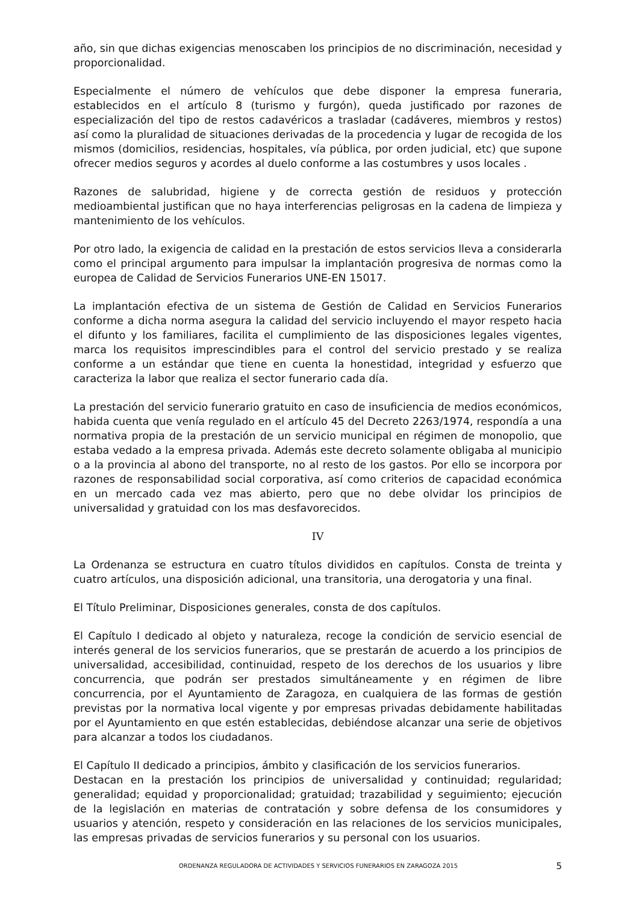año, sin que dichas exigencias menoscaben los principios de no discriminación, necesidad y proporcionalidad.
Especialmente el número de vehículos que debe disponer la empresa funeraria, establecidos en el artículo 8 (turismo y furgón), queda justificado por razones de especialización del tipo de restos cadavéricos a trasladar (cadáveres, miembros y restos) así como la pluralidad de situaciones derivadas de la procedencia y lugar de recogida de los mismos (domicilios, residencias, hospitales, vía pública, por orden judicial, etc) que supone ofrecer medios seguros y acordes al duelo conforme a las costumbres y usos locales .
Razones de salubridad, higiene y de correcta gestión de residuos y protección medioambiental justifican que no haya interferencias peligrosas en la cadena de limpieza y mantenimiento de los vehículos.
Por otro lado, la exigencia de calidad en la prestación de estos servicios lleva a considerarla como el principal argumento para impulsar la implantación progresiva de normas como la europea de Calidad de Servicios Funerarios UNE-EN 15017.
La implantación efectiva de un sistema de Gestión de Calidad en Servicios Funerarios conforme a dicha norma asegura la calidad del servicio incluyendo el mayor respeto hacia el difunto y los familiares, facilita el cumplimiento de las disposiciones legales vigentes, marca los requisitos imprescindibles para el control del servicio prestado y se realiza conforme a un estándar que tiene en cuenta la honestidad, integridad y esfuerzo que caracteriza la labor que realiza el sector funerario cada día.
La prestación del servicio funerario gratuito en caso de insuficiencia de medios económicos, habida cuenta que venía regulado en el artículo 45 del Decreto 2263/1974, respondía a una normativa propia de la prestación de un servicio municipal en régimen de monopolio, que estaba vedado a la empresa privada. Además este decreto solamente obligaba al municipio o a la provincia al abono del transporte, no al resto de los gastos. Por ello se incorpora por razones de responsabilidad social corporativa, así como criterios de capacidad económica en un mercado cada vez mas abierto, pero que no debe olvidar los principios de universalidad y gratuidad con los mas desfavorecidos.
IV
La Ordenanza se estructura en cuatro títulos divididos en capítulos. Consta de treinta y cuatro artículos, una disposición adicional, una transitoria, una derogatoria y una final.
El Título Preliminar, Disposiciones generales, consta de dos capítulos.
El Capítulo I dedicado al objeto y naturaleza, recoge la condición de servicio esencial de interés general de los servicios funerarios, que se prestarán de acuerdo a los principios de universalidad, accesibilidad, continuidad, respeto de los derechos de los usuarios y libre concurrencia, que podrán ser prestados simultáneamente y en régimen de libre concurrencia, por el Ayuntamiento de Zaragoza, en cualquiera de las formas de gestión previstas por la normativa local vigente y por empresas privadas debidamente habilitadas por el Ayuntamiento en que estén establecidas, debiéndose alcanzar una serie de objetivos para alcanzar a todos los ciudadanos.
El Capítulo II dedicado a principios, ámbito y clasificación de los servicios funerarios.
Destacan en la prestación los principios de universalidad y continuidad; regularidad; generalidad; equidad y proporcionalidad; gratuidad; trazabilidad y seguimiento; ejecución de la legislación en materias de contratación y sobre defensa de los consumidores y usuarios y atención, respeto y consideración en las relaciones de los servicios municipales, las empresas privadas de servicios funerarios y su personal con los usuarios.
ORDENANZA REGULADORA DE ACTIVIDADES Y SERVICIOS FUNERARIOS EN ZARAGOZA 2015 5